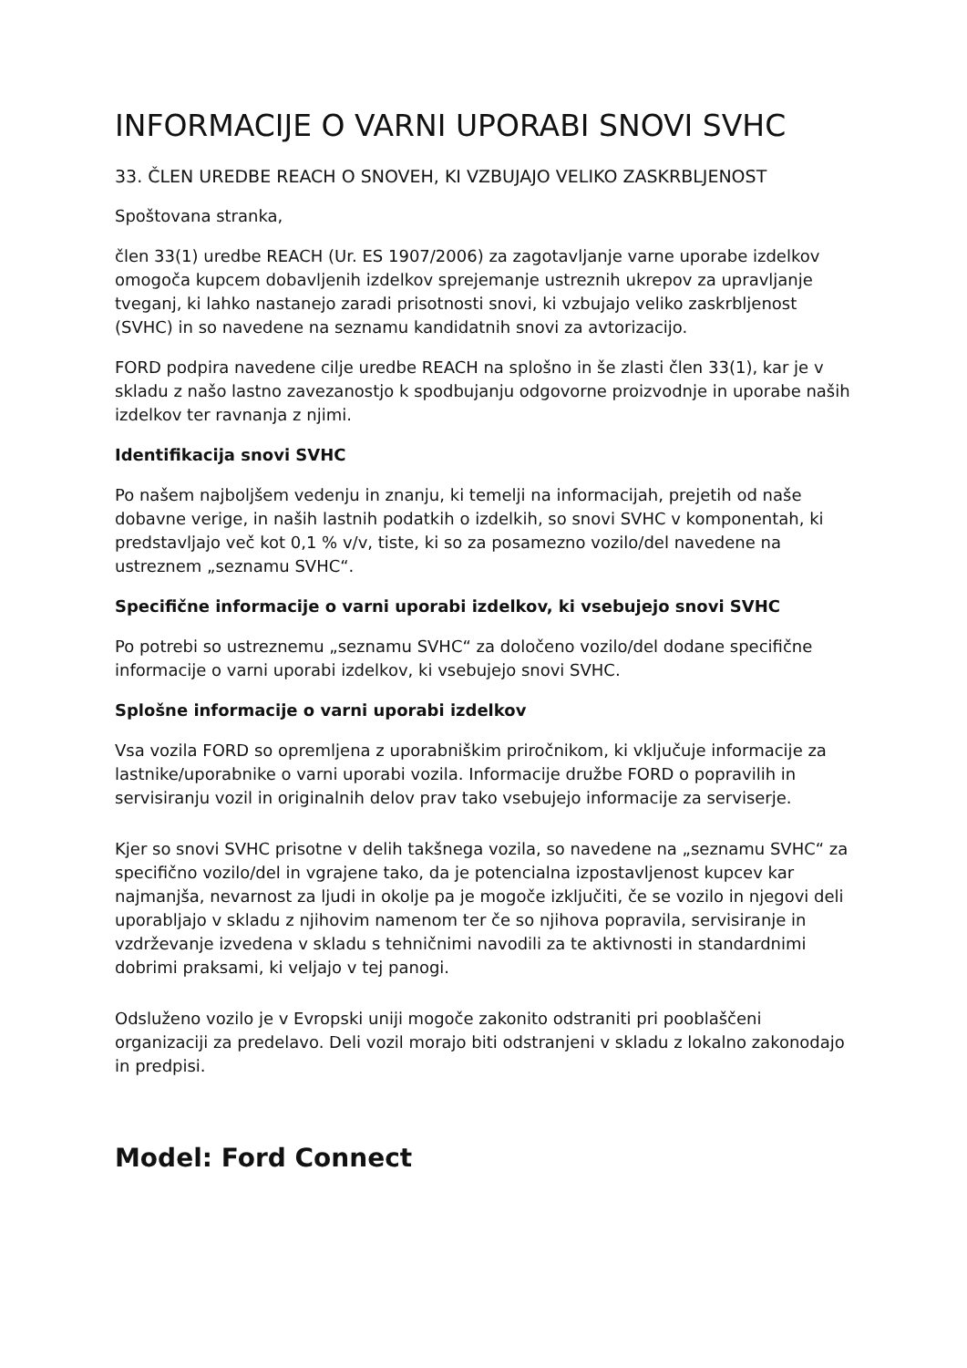INFORMACIJE O VARNI UPORABI SNOVI SVHC
33. ČLEN UREDBE REACH O SNOVEH, KI VZBUJAJO VELIKO ZASKRBLJENOST
Spoštovana stranka,
člen 33(1) uredbe REACH (Ur. ES 1907/2006) za zagotavljanje varne uporabe izdelkov omogoča kupcem dobavljenih izdelkov sprejemanje ustreznih ukrepov za upravljanje tveganj, ki lahko nastanejo zaradi prisotnosti snovi, ki vzbujajo veliko zaskrbljenost (SVHC) in so navedene na seznamu kandidatnih snovi za avtorizacijo.
FORD podpira navedene cilje uredbe REACH na splošno in še zlasti člen 33(1), kar je v skladu z našo lastno zavezanostjo k spodbujanju odgovorne proizvodnje in uporabe naših izdelkov ter ravnanja z njimi.
Identifikacija snovi SVHC
Po našem najboljšem vedenju in znanju, ki temelji na informacijah, prejetih od naše dobavne verige, in naših lastnih podatkih o izdelkih, so snovi SVHC v komponentah, ki predstavljajo več kot 0,1 % v/v, tiste, ki so za posamezno vozilo/del navedene na ustreznem „seznamu SVHC“.
Specifične informacije o varni uporabi izdelkov, ki vsebujejo snovi SVHC
Po potrebi so ustreznemu „seznamu SVHC“ za določeno vozilo/del dodane specifične informacije o varni uporabi izdelkov, ki vsebujejo snovi SVHC.
Splošne informacije o varni uporabi izdelkov
Vsa vozila FORD so opremljena z uporabniškim priročnikom, ki vključuje informacije za lastnike/uporabnike o varni uporabi vozila. Informacije družbe FORD o popravilih in servisiranju vozil in originalnih delov prav tako vsebujejo informacije za serviserje.
Kjer so snovi SVHC prisotne v delih takšnega vozila, so navedene na „seznamu SVHC“ za specifično vozilo/del in vgrajene tako, da je potencialna izpostavljenost kupcev kar najmanjša, nevarnost za ljudi in okolje pa je mogoče izključiti, če se vozilo in njegovi deli uporabljajo v skladu z njihovim namenom ter če so njihova popravila, servisiranje in vzdrževanje izvedena v skladu s tehničnimi navodili za te aktivnosti in standardnimi dobrimi praksami, ki veljajo v tej panogi.
Odsluženo vozilo je v Evropski uniji mogoče zakonito odstraniti pri pooblaščeni organizaciji za predelavo. Deli vozil morajo biti odstranjeni v skladu z lokalno zakonodajo in predpisi.
Model: Ford Connect